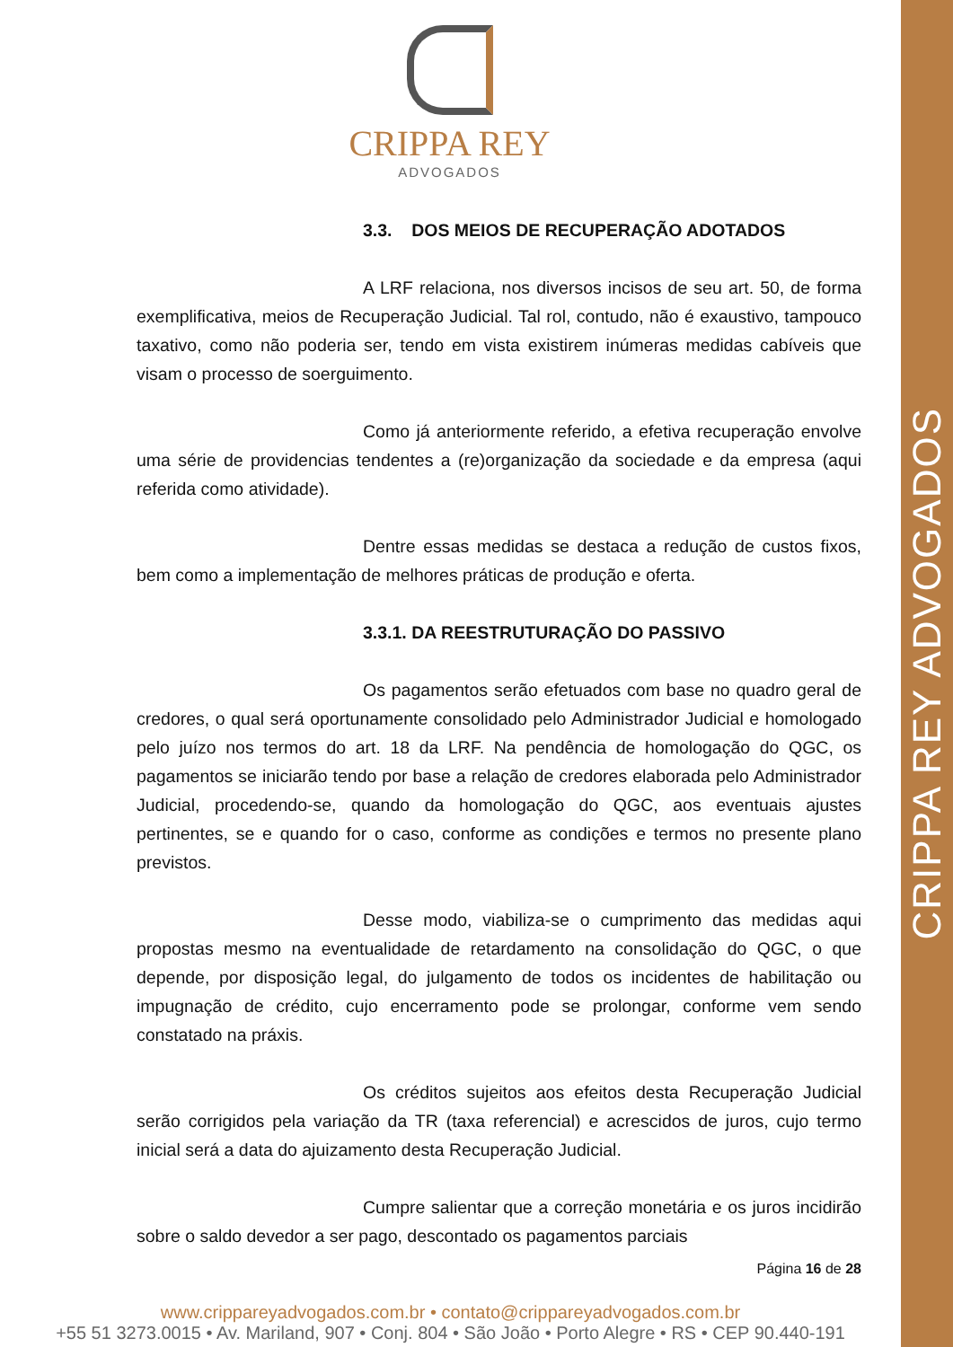CRIPPA REY ADVOGADOS
CRIPPA REY
ADVOGADOS
3.3. DOS MEIOS DE RECUPERAÇÃO ADOTADOS
A LRF relaciona, nos diversos incisos de seu art. 50, de forma exemplificativa, meios de Recuperação Judicial. Tal rol, contudo, não é exaustivo, tampouco taxativo, como não poderia ser, tendo em vista existirem inúmeras medidas cabíveis que visam o processo de soerguimento.
Como já anteriormente referido, a efetiva recuperação envolve uma série de providencias tendentes a (re)organização da sociedade e da empresa (aqui referida como atividade).
Dentre essas medidas se destaca a redução de custos fixos, bem como a implementação de melhores práticas de produção e oferta.
3.3.1. DA REESTRUTURAÇÃO DO PASSIVO
Os pagamentos serão efetuados com base no quadro geral de credores, o qual será oportunamente consolidado pelo Administrador Judicial e homologado pelo juízo nos termos do art. 18 da LRF. Na pendência de homologação do QGC, os pagamentos se iniciarão tendo por base a relação de credores elaborada pelo Administrador Judicial, procedendo-se, quando da homologação do QGC, aos eventuais ajustes pertinentes, se e quando for o caso, conforme as condições e termos no presente plano previstos.
Desse modo, viabiliza-se o cumprimento das medidas aqui propostas mesmo na eventualidade de retardamento na consolidação do QGC, o que depende, por disposição legal, do julgamento de todos os incidentes de habilitação ou impugnação de crédito, cujo encerramento pode se prolongar, conforme vem sendo constatado na práxis.
Os créditos sujeitos aos efeitos desta Recuperação Judicial serão corrigidos pela variação da TR (taxa referencial) e acrescidos de juros, cujo termo inicial será a data do ajuizamento desta Recuperação Judicial.
Cumpre salientar que a correção monetária e os juros incidirão sobre o saldo devedor a ser pago, descontado os pagamentos parciais
Página 16 de 28
www.crippareyadvogados.com.br • contato@crippareyadvogados.com.br
+55 51 3273.0015 • Av. Mariland, 907 • Conj. 804 • São João • Porto Alegre • RS • CEP 90.440-191